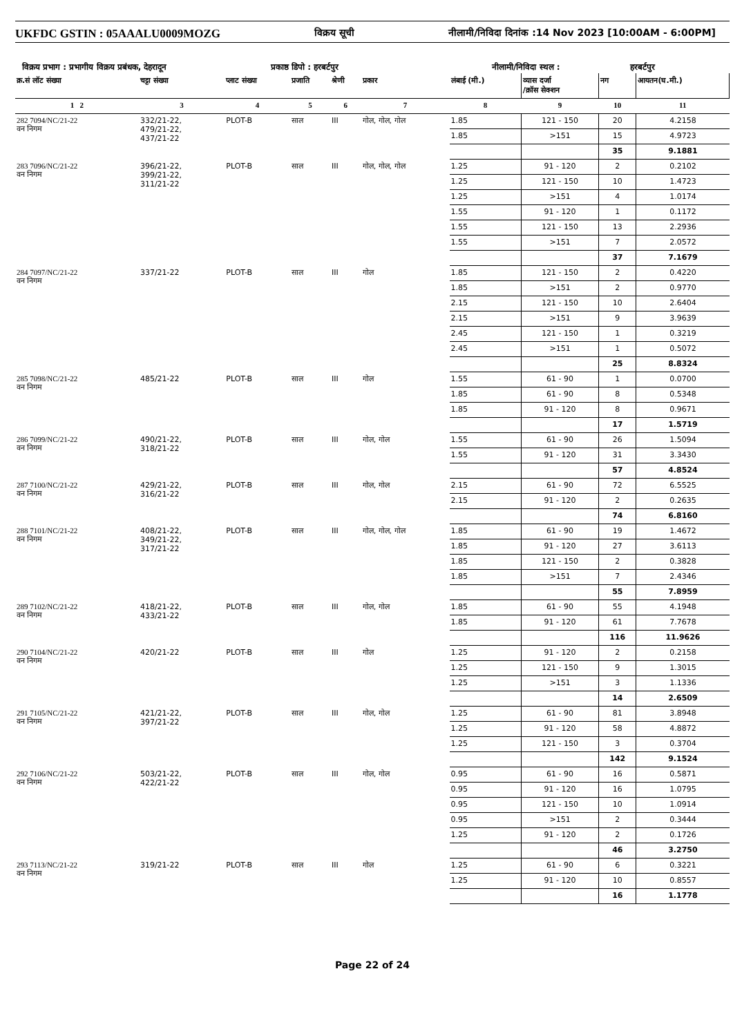UKFDC GSTIN : 05AAALU0009MOZG विक्रय सूची नीलामी/निविदा दिनांक :14 Nov 2023 [10:00AM - 6:00PM]
विक्रय प्रभाग : प्रभागीय विक्रय प्रबंधक, देहरादून प्रकाष्ठ डिपो : हरबर्टपुर नीलामी/निविदा स्थल : हरबर्टपुर
| क्र.सं लॉट संख्या | चट्टा संख्या | प्लाट संख्या | प्रजाति | श्रेणी | प्रकार | लंबाई (मी.) | व्यास दर्जा /क्रॉस सेक्शन | नग | आयतन(घ.मी.) |
| --- | --- | --- | --- | --- | --- | --- | --- | --- | --- |
| 1 2 | 3 | 4 | 5 | 6 | 7 | 8 | 9 | 10 | 11 |
| 282 7094/NC/21-22 वन निगम | 332/21-22, 479/21-22, 437/21-22 | PLOT-B | साल | III | गोल, गोल, गोल | 1.85 | 121 - 150 | 20 | 4.2158 |
| | | | | | | 1.85 | >151 | 15 | 4.9723 |
| | | | | | | | | 35 | 9.1881 |
| 283 7096/NC/21-22 वन निगम | 396/21-22, 399/21-22, 311/21-22 | PLOT-B | साल | III | गोल, गोल, गोल | 1.25 | 91 - 120 | 2 | 0.2102 |
| | | | | | | 1.25 | 121 - 150 | 10 | 1.4723 |
| | | | | | | 1.25 | >151 | 4 | 1.0174 |
| | | | | | | 1.55 | 91 - 120 | 1 | 0.1172 |
| | | | | | | 1.55 | 121 - 150 | 13 | 2.2936 |
| | | | | | | 1.55 | >151 | 7 | 2.0572 |
| | | | | | | | | 37 | 7.1679 |
| 284 7097/NC/21-22 वन निगम | 337/21-22 | PLOT-B | साल | III | गोल | 1.85 | 121 - 150 | 2 | 0.4220 |
| | | | | | | 1.85 | >151 | 2 | 0.9770 |
| | | | | | | 2.15 | 121 - 150 | 10 | 2.6404 |
| | | | | | | 2.15 | >151 | 9 | 3.9639 |
| | | | | | | 2.45 | 121 - 150 | 1 | 0.3219 |
| | | | | | | 2.45 | >151 | 1 | 0.5072 |
| | | | | | | | | 25 | 8.8324 |
| 285 7098/NC/21-22 वन निगम | 485/21-22 | PLOT-B | साल | III | गोल | 1.55 | 61 - 90 | 1 | 0.0700 |
| | | | | | | 1.85 | 61 - 90 | 8 | 0.5348 |
| | | | | | | 1.85 | 91 - 120 | 8 | 0.9671 |
| | | | | | | | | 17 | 1.5719 |
| 286 7099/NC/21-22 वन निगम | 490/21-22, 318/21-22 | PLOT-B | साल | III | गोल, गोल | 1.55 | 61 - 90 | 26 | 1.5094 |
| | | | | | | 1.55 | 91 - 120 | 31 | 3.3430 |
| | | | | | | | | 57 | 4.8524 |
| 287 7100/NC/21-22 वन निगम | 429/21-22, 316/21-22 | PLOT-B | साल | III | गोल, गोल | 2.15 | 61 - 90 | 72 | 6.5525 |
| | | | | | | 2.15 | 91 - 120 | 2 | 0.2635 |
| | | | | | | | | 74 | 6.8160 |
| 288 7101/NC/21-22 वन निगम | 408/21-22, 349/21-22, 317/21-22 | PLOT-B | साल | III | गोल, गोल, गोल | 1.85 | 61 - 90 | 19 | 1.4672 |
| | | | | | | 1.85 | 91 - 120 | 27 | 3.6113 |
| | | | | | | 1.85 | 121 - 150 | 2 | 0.3828 |
| | | | | | | 1.85 | >151 | 7 | 2.4346 |
| | | | | | | | | 55 | 7.8959 |
| 289 7102/NC/21-22 वन निगम | 418/21-22, 433/21-22 | PLOT-B | साल | III | गोल, गोल | 1.85 | 61 - 90 | 55 | 4.1948 |
| | | | | | | 1.85 | 91 - 120 | 61 | 7.7678 |
| | | | | | | | | 116 | 11.9626 |
| 290 7104/NC/21-22 वन निगम | 420/21-22 | PLOT-B | साल | III | गोल | 1.25 | 91 - 120 | 2 | 0.2158 |
| | | | | | | 1.25 | 121 - 150 | 9 | 1.3015 |
| | | | | | | 1.25 | >151 | 3 | 1.1336 |
| | | | | | | | | 14 | 2.6509 |
| 291 7105/NC/21-22 वन निगम | 421/21-22, 397/21-22 | PLOT-B | साल | III | गोल, गोल | 1.25 | 61 - 90 | 81 | 3.8948 |
| | | | | | | 1.25 | 91 - 120 | 58 | 4.8872 |
| | | | | | | 1.25 | 121 - 150 | 3 | 0.3704 |
| | | | | | | | | 142 | 9.1524 |
| 292 7106/NC/21-22 वन निगम | 503/21-22, 422/21-22 | PLOT-B | साल | III | गोल, गोल | 0.95 | 61 - 90 | 16 | 0.5871 |
| | | | | | | 0.95 | 91 - 120 | 16 | 1.0795 |
| | | | | | | 0.95 | 121 - 150 | 10 | 1.0914 |
| | | | | | | 0.95 | >151 | 2 | 0.3444 |
| | | | | | | 1.25 | 91 - 120 | 2 | 0.1726 |
| | | | | | | | | 46 | 3.2750 |
| 293 7113/NC/21-22 वन निगम | 319/21-22 | PLOT-B | साल | III | गोल | 1.25 | 61 - 90 | 6 | 0.3221 |
| | | | | | | 1.25 | 91 - 120 | 10 | 0.8557 |
| | | | | | | | | 16 | 1.1778 |
Page 22 of 24